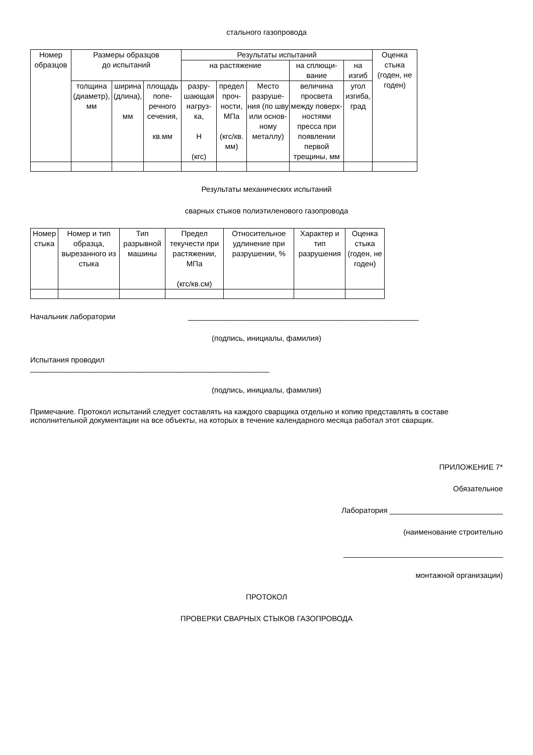стального газопровода
| Номер образцов | Размеры образцов до испытаний | | | Результаты испытаний | | | | | Оценка стыка (годен, не годен) |
| --- | --- | --- | --- | --- | --- | --- | --- | --- | --- |
| | | | | на растяжение | | | на сплющи-вание | на изгиб | |
| | толщина (диаметр), мм | ширина (длина), мм | площадь попе-речного сечения, кв.мм | разру-шающая нагруз-ка, Н (кгс) | предел проч-ности, МПа (кгс/кв. мм) | Место разруше-ния (по шву или основ-ному металлу) | величина просвета между поверх-ностями пресса при появлении первой трещины, мм | угол изгиба, град | |
Результаты механических испытаний
сварных стыков полиэтиленового газопровода
| Номер стыка | Номер и тип образца, вырезанного из стыка | Тип разрывной машины | Предел текучести при растяжении, МПа (кгс/кв.см) | Относительное удлинение при разрушении, % | Характер и тип разрушения | Оценка стыка (годен, не годен) |
| --- | --- | --- | --- | --- | --- | --- |
Начальник лаборатории _______________________________________________________
(подпись, инициалы, фамилия)
Испытания проводил
_________________________________________________________
(подпись, инициалы, фамилия)
Примечание. Протокол испытаний следует составлять на каждого сварщика отдельно и копию представлять в составе исполнительной документации на все объекты, на которых в течение календарного месяца работал этот сварщик.
ПРИЛОЖЕНИЕ 7*
Обязательное
Лаборатория ___________________________
(наименование строительно
______________________________________
монтажной организации)
ПРОТОКОЛ
ПРОВЕРКИ СВАРНЫХ СТЫКОВ ГАЗОПРОВОДА